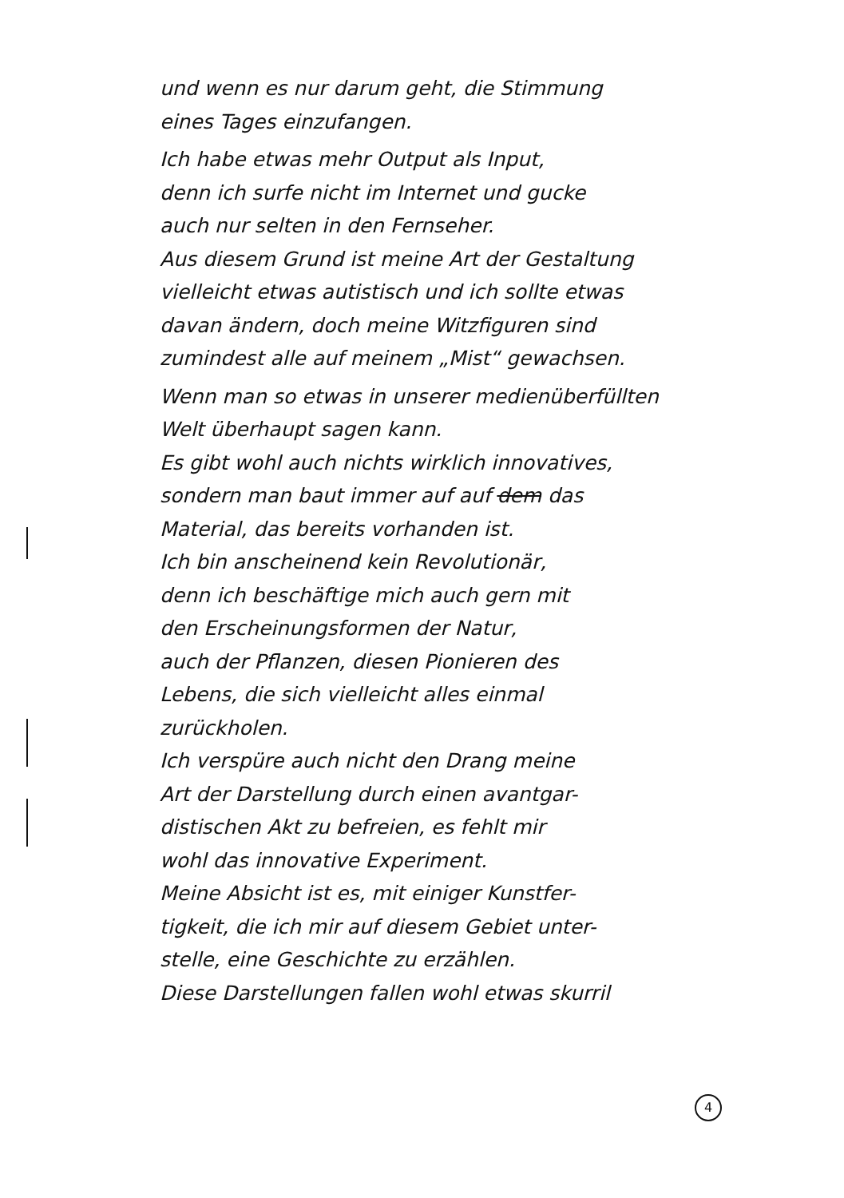und wenn es nur darum geht, die Stimmung
eines Tages einzufangen.
Ich habe etwas mehr Output als Input,
denn ich surfe nicht im Internet und gucke
auch nur selten in den Fernseher.
Aus diesem Grund ist meine Art der Gestaltung
vielleicht etwas autistisch und ich sollte etwas
davan ändern, doch meine Witzfiguren sind
zumindest alle auf meinem „Mist“ gewachsen.
Wenn man so etwas in unserer medienüberfüllten
Welt überhaupt sagen kann.
Es gibt wohl auch nichts wirklich innovatives,
sondern man baut immer auf auf dem das
Material, das bereits vorhanden ist.
Ich bin anscheinend kein Revolutionär,
denn ich beschäftige mich auch gern mit
den Erscheinungsformen der Natur,
auch der Pflanzen, diesen Pionieren des
Lebens, die sich vielleicht alles einmal
zurückholen.
Ich verspüre auch nicht den Drang meine
Art der Darstellung durch einen avantgar-
distischen Akt zu befreien, es fehlt mir
wohl das innovative Experiment.
Meine Absicht ist es, mit einiger Kunstfer-
tigkeit, die ich mir auf diesem Gebiet unter-
stelle, eine Geschichte zu erzählen.
Diese Darstellungen fallen wohl etwas skurril
4